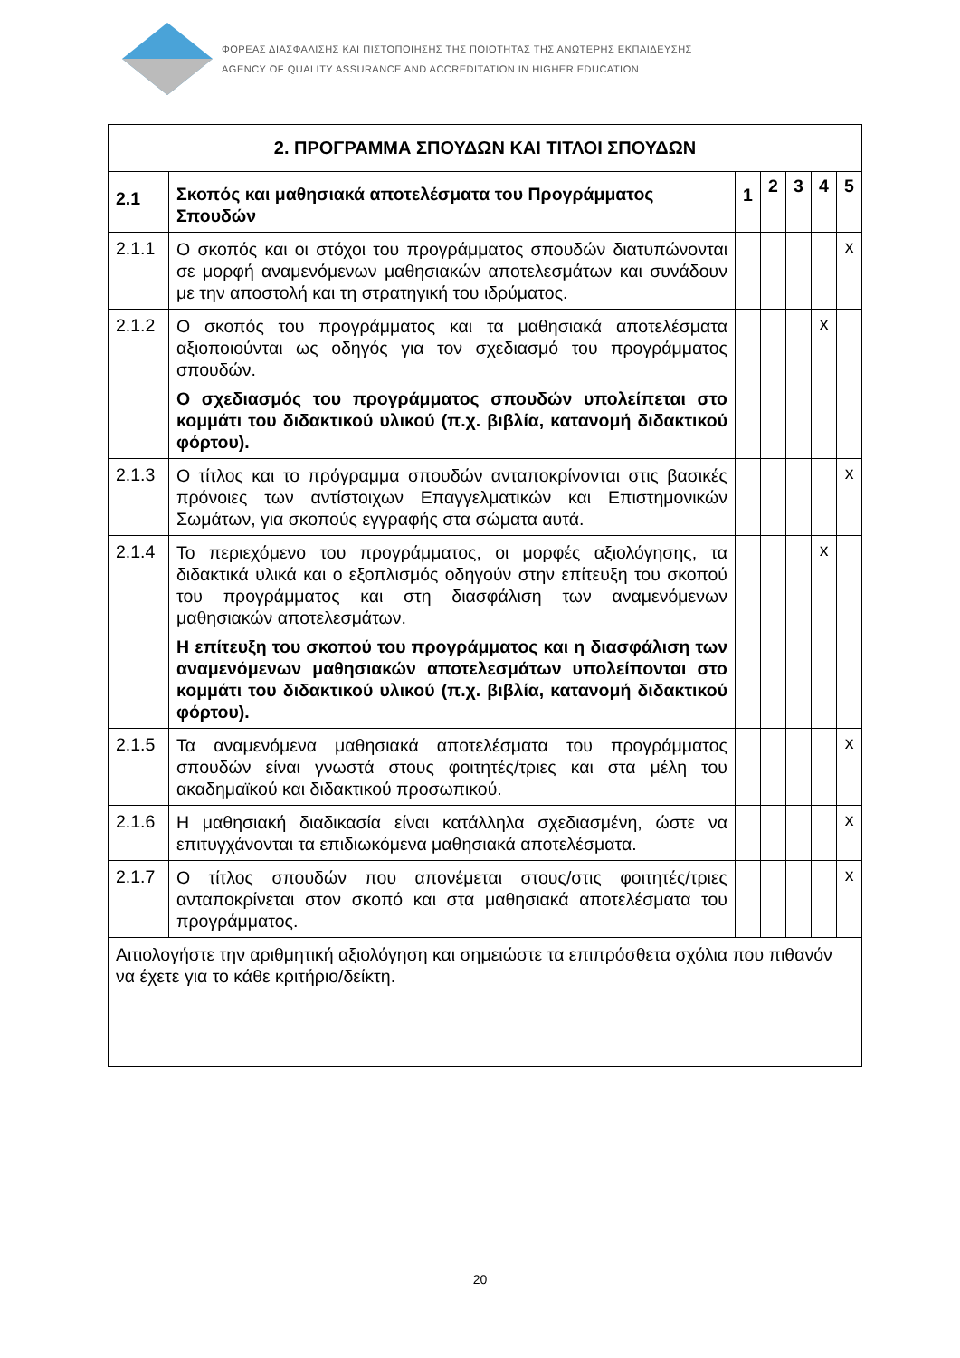ΦΟΡΕΑΣ ΔΙΑΣΦΑΛΙΣΗΣ ΚΑΙ ΠΙΣΤΟΠΟΙΗΣΗΣ ΤΗΣ ΠΟΙΟΤΗΤΑΣ ΤΗΣ ΑΝΩΤΕΡΗΣ ΕΚΠΑΙΔΕΥΣΗΣ
AGENCY OF QUALITY ASSURANCE AND ACCREDITATION IN HIGHER EDUCATION
| 2. ΠΡΟΓΡΑΜΜΑ ΣΠΟΥΔΩΝ ΚΑΙ ΤΙΤΛΟΙ ΣΠΟΥΔΩΝ | | | | | | |
| --- | --- | --- | --- | --- | --- | --- |
| 2.1 | Σκοπός και μαθησιακά αποτελέσματα του Προγράμματος Σπουδών | 1 | 2 | 3 | 4 | 5 |
| 2.1.1 | Ο σκοπός και οι στόχοι του προγράμματος σπουδών διατυπώνονται σε μορφή αναμενόμενων μαθησιακών αποτελεσμάτων και συνάδουν με την αποστολή και τη στρατηγική του ιδρύματος. | | | | | x |
| 2.1.2 | Ο σκοπός του προγράμματος και τα μαθησιακά αποτελέσματα αξιοποιούνται ως οδηγός για τον σχεδιασμό του προγράμματος σπουδών. Ο σχεδιασμός του προγράμματος σπουδών υπολείπεται στο κομμάτι του διδακτικού υλικού (π.χ. βιβλία, κατανομή διδακτικού φόρτου). | | | | x | |
| 2.1.3 | Ο τίτλος και το πρόγραμμα σπουδών ανταποκρίνονται στις βασικές πρόνοιες των αντίστοιχων Επαγγελματικών και Επιστημονικών Σωμάτων, για σκοπούς εγγραφής στα σώματα αυτά. | | | | | x |
| 2.1.4 | Το περιεχόμενο του προγράμματος, οι μορφές αξιολόγησης, τα διδακτικά υλικά και ο εξοπλισμός οδηγούν στην επίτευξη του σκοπού του προγράμματος και στη διασφάλιση των αναμενόμενων μαθησιακών αποτελεσμάτων. Η επίτευξη του σκοπού του προγράμματος και η διασφάλιση των αναμενόμενων μαθησιακών αποτελεσμάτων υπολείπονται στο κομμάτι του διδακτικού υλικού (π.χ. βιβλία, κατανομή διδακτικού φόρτου). | | | | x | |
| 2.1.5 | Τα αναμενόμενα μαθησιακά αποτελέσματα του προγράμματος σπουδών είναι γνωστά στους φοιτητές/τριες και στα μέλη του ακαδημαϊκού και διδακτικού προσωπικού. | | | | | x |
| 2.1.6 | Η μαθησιακή διαδικασία είναι κατάλληλα σχεδιασμένη, ώστε να επιτυγχάνονται τα επιδιωκόμενα μαθησιακά αποτελέσματα. | | | | | x |
| 2.1.7 | Ο τίτλος σπουδών που απονέμεται στους/στις φοιτητές/τριες ανταποκρίνεται στον σκοπό και στα μαθησιακά αποτελέσματα του προγράμματος. | | | | | x |
| Αιτιολογήστε την αριθμητική αξιολόγηση και σημειώστε τα επιπρόσθετα σχόλια που πιθανόν να έχετε για το κάθε κριτήριο/δείκτη. | | | | | | |
20